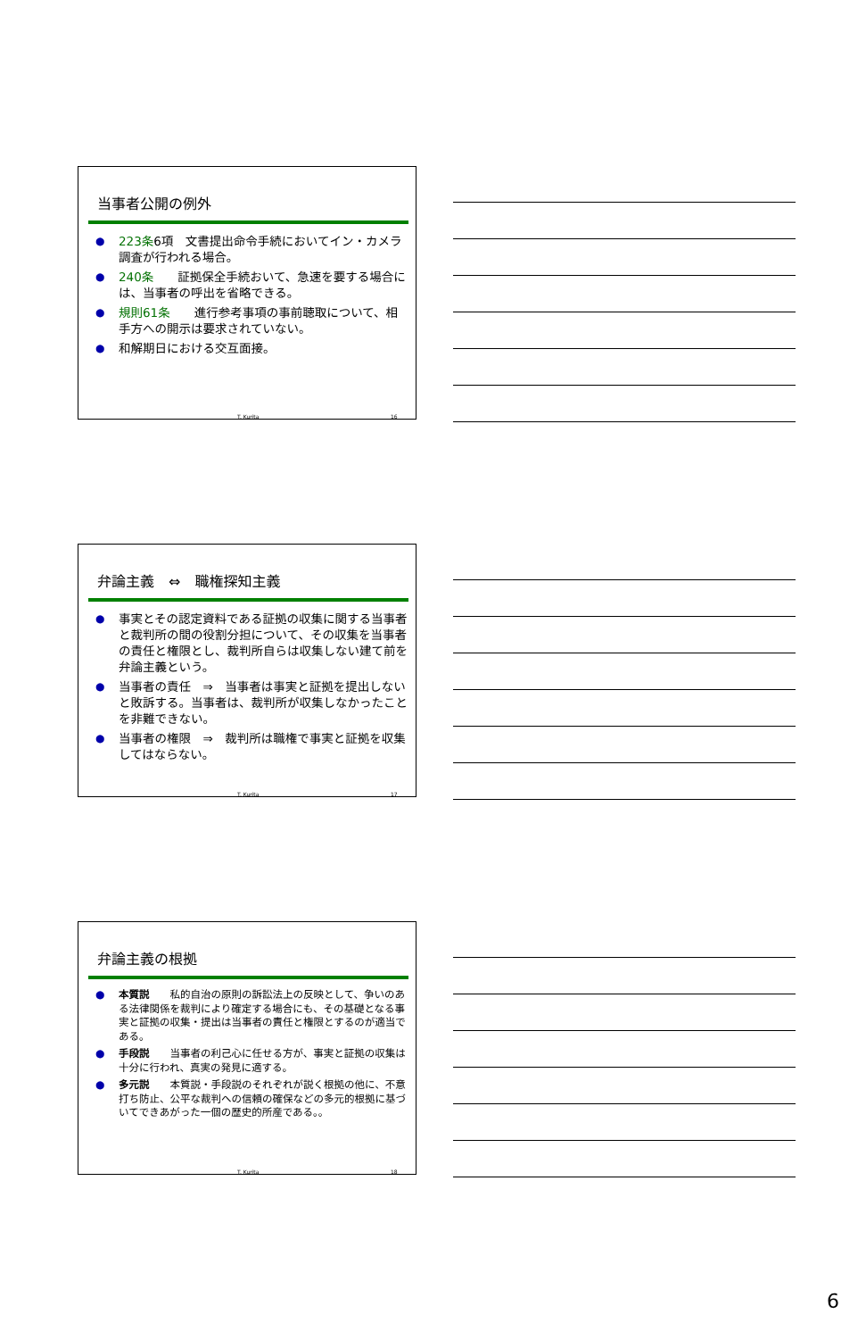当事者公開の例外
● 223条6項　文書提出命令手続においてイン・カメラ調査が行われる場合。
● 240条　　証拠保全手続おいて、急速を要する場合には、当事者の呼出を省略できる。
● 規則61条　　進行参考事項の事前聴取について、相手方への開示は要求されていない。
● 和解期日における交互面接。
T. Kurita 16
弁論主義　⇔　職権探知主義
● 事実とその認定資料である証拠の収集に関する当事者と裁判所の間の役割分担について、その収集を当事者の責任と権限とし、裁判所自らは収集しない建て前を弁論主義という。
● 当事者の責任　⇒　当事者は事実と証拠を提出しないと敗訴する。当事者は、裁判所が収集しなかったことを非難できない。
● 当事者の権限　⇒　裁判所は職権で事実と証拠を収集してはならない。
T. Kurita 17
弁論主義の根拠
● 本質説　　私的自治の原則の訴訟法上の反映として、争いのある法律関係を裁判により確定する場合にも、その基礎となる事実と証拠の収集・提出は当事者の責任と権限とするのが適当である。
● 手段説　　当事者の利己心に任せる方が、事実と証拠の収集は十分に行われ、真実の発見に適する。
● 多元説　　本質説・手段説のそれぞれが説く根拠の他に、不意打ち防止、公平な裁判への信頼の確保などの多元的根拠に基づいてできあがった一個の歴史的所産である。。
T. Kurita 18
6